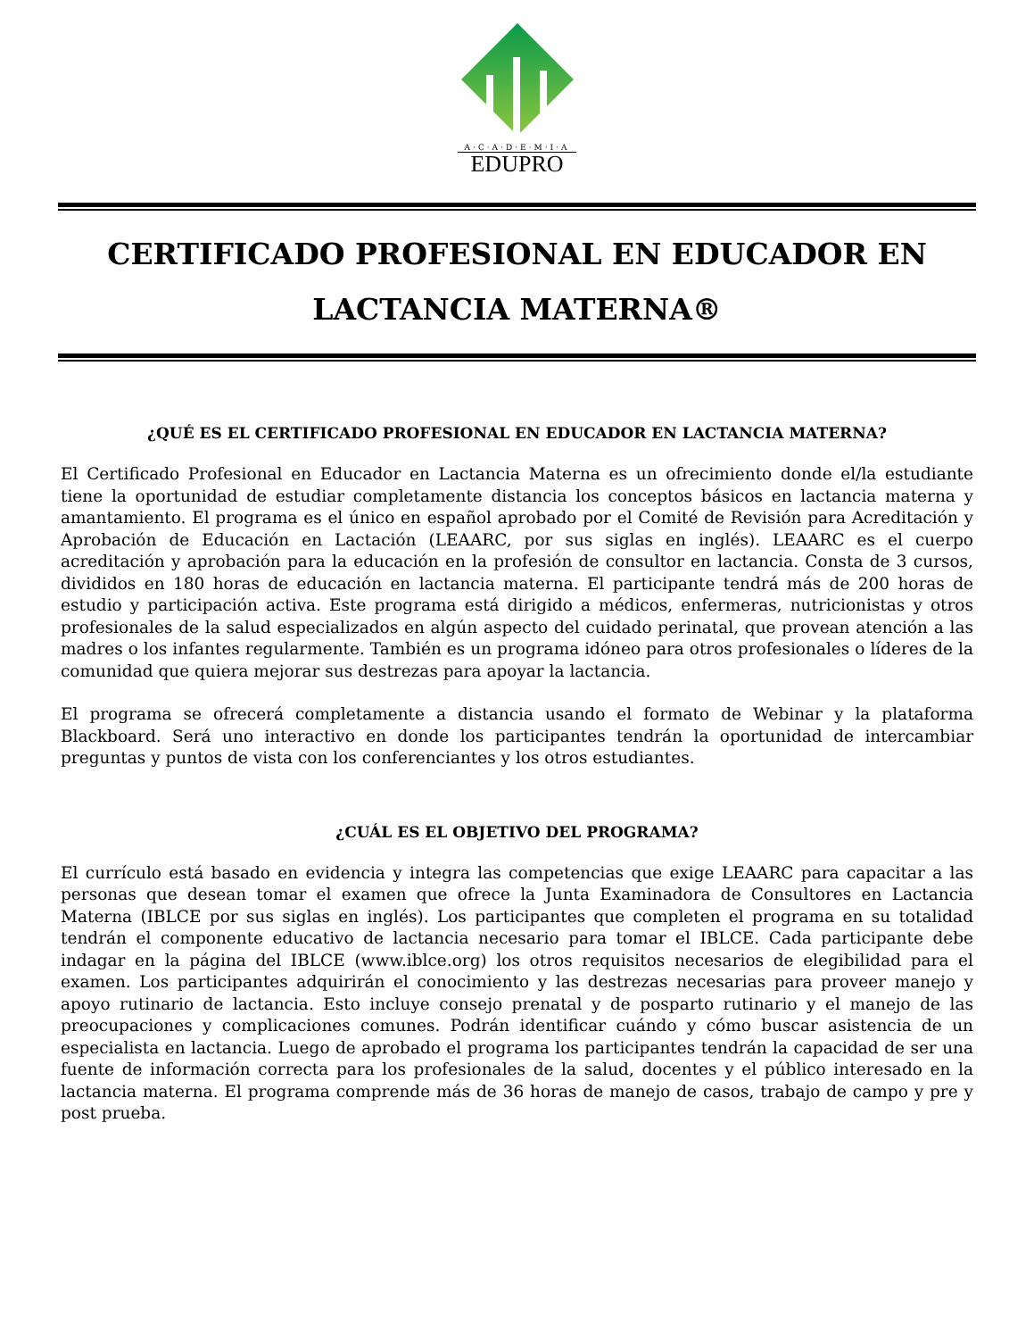A·C·A·D·E·M·I·A
EDUPRO
CERTIFICADO PROFESIONAL EN EDUCADOR EN LACTANCIA MATERNA®
¿QUÉ ES EL CERTIFICADO PROFESIONAL EN EDUCADOR EN LACTANCIA MATERNA?
El Certificado Profesional en Educador en Lactancia Materna es un ofrecimiento donde el/la estudiante tiene la oportunidad de estudiar completamente distancia los conceptos básicos en lactancia materna y amantamiento. El programa es el único en español aprobado por el Comité de Revisión para Acreditación y Aprobación de Educación en Lactación (LEAARC, por sus siglas en inglés). LEAARC es el cuerpo acreditación y aprobación para la educación en la profesión de consultor en lactancia. Consta de 3 cursos, divididos en 180 horas de educación en lactancia materna. El participante tendrá más de 200 horas de estudio y participación activa. Este programa está dirigido a médicos, enfermeras, nutricionistas y otros profesionales de la salud especializados en algún aspecto del cuidado perinatal, que provean atención a las madres o los infantes regularmente. También es un programa idóneo para otros profesionales o líderes de la comunidad que quiera mejorar sus destrezas para apoyar la lactancia.
El programa se ofrecerá completamente a distancia usando el formato de Webinar y la plataforma Blackboard. Será uno interactivo en donde los participantes tendrán la oportunidad de intercambiar preguntas y puntos de vista con los conferenciantes y los otros estudiantes.
¿CUÁL ES EL OBJETIVO DEL PROGRAMA?
El currículo está basado en evidencia y integra las competencias que exige LEAARC para capacitar a las personas que desean tomar el examen que ofrece la Junta Examinadora de Consultores en Lactancia Materna (IBLCE por sus siglas en inglés). Los participantes que completen el programa en su totalidad tendrán el componente educativo de lactancia necesario para tomar el IBLCE. Cada participante debe indagar en la página del IBLCE (www.iblce.org) los otros requisitos necesarios de elegibilidad para el examen. Los participantes adquirirán el conocimiento y las destrezas necesarias para proveer manejo y apoyo rutinario de lactancia. Esto incluye consejo prenatal y de posparto rutinario y el manejo de las preocupaciones y complicaciones comunes. Podrán identificar cuándo y cómo buscar asistencia de un especialista en lactancia. Luego de aprobado el programa los participantes tendrán la capacidad de ser una fuente de información correcta para los profesionales de la salud, docentes y el público interesado en la lactancia materna. El programa comprende más de 36 horas de manejo de casos, trabajo de campo y pre y post prueba.